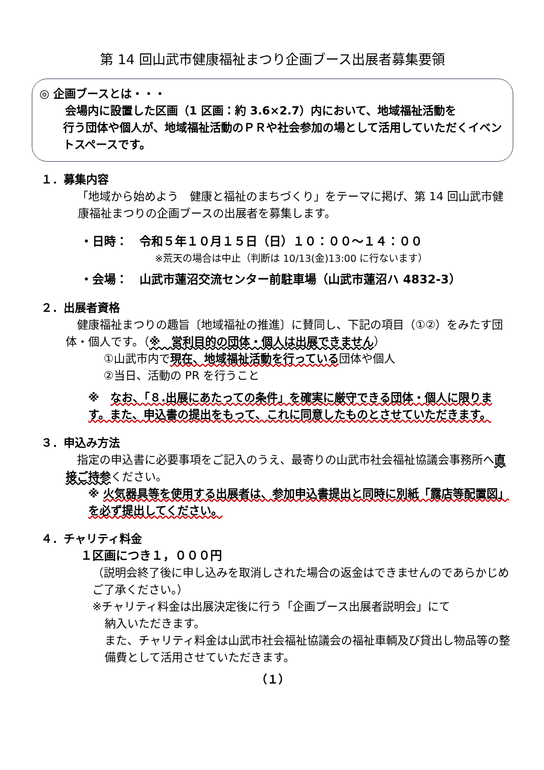第 14 回山武市健康福祉まつり企画ブース出展者募集要領
◎ 企画ブースとは・・・
会場内に設置した区画（1 区画：約 3.6×2.7）内において、地域福祉活動を
行う団体や個人が、地域福祉活動のＰＲや社会参加の場として活用していただくイベントスペースです。
１．募集内容
「地域から始めよう　健康と福祉のまちづくり」をテーマに掲げ、第 14 回山武市健康福祉まつりの企画ブースの出展者を募集します。
・日時：　令和５年１０月１５日（日）１０：００～１４：００
※荒天の場合は中止（判断は 10/13(金)13:00 に行ないます）
・会場：　山武市蓮沼交流センター前駐車場（山武市蓮沼ハ 4832-3）
２．出展者資格
　健康福祉まつりの趣旨〔地域福祉の推進〕に賛同し、下記の項目（①②）をみたす団体・個人です。（※　営利目的の団体・個人は出展できません）
①山武市内で現在、地域福祉活動を行っている団体や個人
②当日、活動の PR を行うこと
※　なお、「８.出展にあたっての条件」を確実に厳守できる団体・個人に限ります。また、申込書の提出をもって、これに同意したものとさせていただきます。
３．申込み方法
　指定の申込書に必要事項をご記入のうえ、最寄りの山武市社会福祉協議会事務所へ直接ご持参ください。
※ 火気器具等を使用する出展者は、参加申込書提出と同時に別紙「露店等配置図」を必ず提出してください。
４．チャリティ料金
１区画につき１，０００円
（説明会終了後に申し込みを取消しされた場合の返金はできませんのであらかじめご了承ください。）
※チャリティ料金は出展決定後に行う「企画ブース出展者説明会」にて
納入いただきます。
また、チャリティ料金は山武市社会福祉協議会の福祉車輌及び貸出し物品等の整備費として活用させていただきます。
（１）